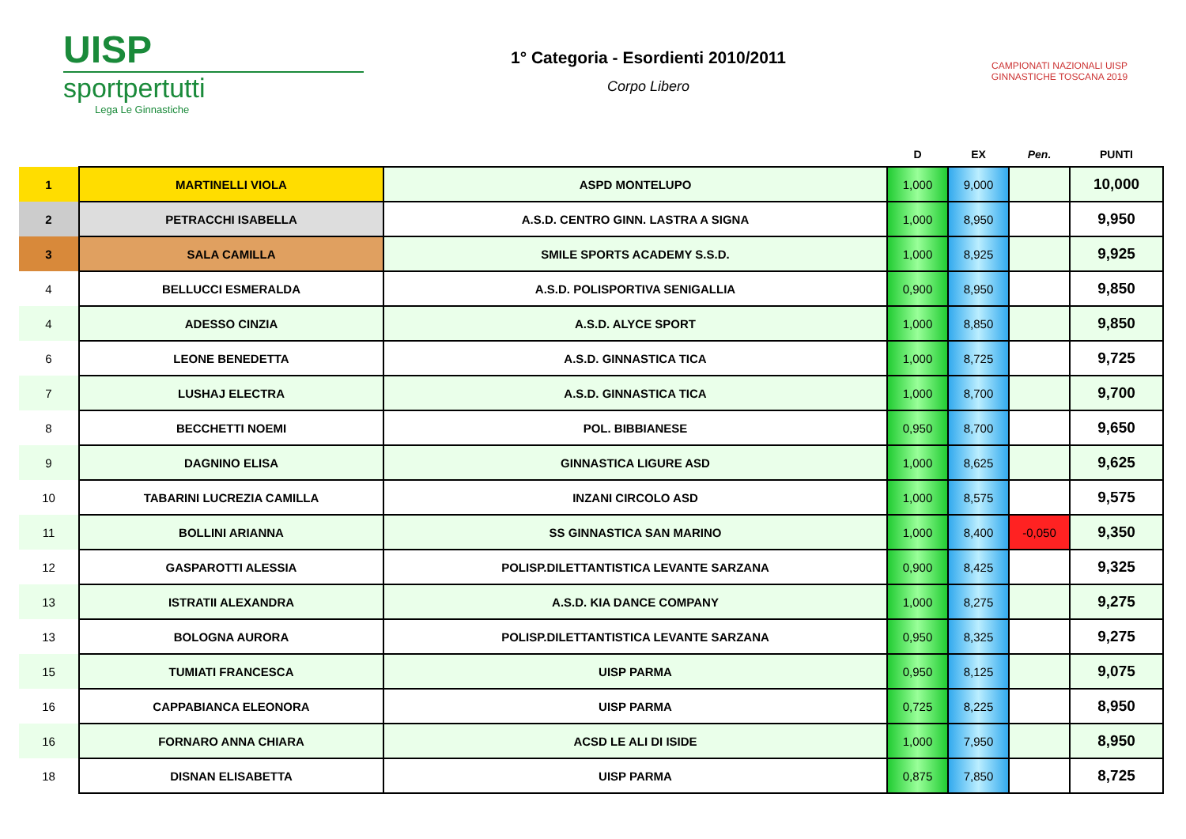UISP
sportpertutti
Lega Le Ginnastiche
1° Categoria - Esordienti 2010/2011
Corpo Libero
CAMPIONATI NAZIONALI UISP
GINNASTICHE TOSCANA 2019
| | | | D | EX | Pen. | PUNTI |
| --- | --- | --- | --- | --- | --- | --- |
| 1 | MARTINELLI VIOLA | ASPD MONTELUPO | 1,000 | 9,000 | | 10,000 |
| 2 | PETRACCHI ISABELLA | A.S.D. CENTRO GINN. LASTRA A SIGNA | 1,000 | 8,950 | | 9,950 |
| 3 | SALA CAMILLA | SMILE SPORTS ACADEMY S.S.D. | 1,000 | 8,925 | | 9,925 |
| 4 | BELLUCCI ESMERALDA | A.S.D. POLISPORTIVA SENIGALLIA | 0,900 | 8,950 | | 9,850 |
| 4 | ADESSO CINZIA | A.S.D. ALYCE SPORT | 1,000 | 8,850 | | 9,850 |
| 6 | LEONE BENEDETTA | A.S.D. GINNASTICA TICA | 1,000 | 8,725 | | 9,725 |
| 7 | LUSHAJ ELECTRA | A.S.D. GINNASTICA TICA | 1,000 | 8,700 | | 9,700 |
| 8 | BECCHETTI NOEMI | POL. BIBBIANESE | 0,950 | 8,700 | | 9,650 |
| 9 | DAGNINO ELISA | GINNASTICA LIGURE ASD | 1,000 | 8,625 | | 9,625 |
| 10 | TABARINI LUCREZIA CAMILLA | INZANI CIRCOLO ASD | 1,000 | 8,575 | | 9,575 |
| 11 | BOLLINI ARIANNA | SS GINNASTICA SAN MARINO | 1,000 | 8,400 | -0,050 | 9,350 |
| 12 | GASPAROTTI ALESSIA | POLISP.DILETTANTISTICA LEVANTE SARZANA | 0,900 | 8,425 | | 9,325 |
| 13 | ISTRATII ALEXANDRA | A.S.D. KIA DANCE COMPANY | 1,000 | 8,275 | | 9,275 |
| 13 | BOLOGNA AURORA | POLISP.DILETTANTISTICA LEVANTE SARZANA | 0,950 | 8,325 | | 9,275 |
| 15 | TUMIATI FRANCESCA | UISP PARMA | 0,950 | 8,125 | | 9,075 |
| 16 | CAPPABIANCA ELEONORA | UISP PARMA | 0,725 | 8,225 | | 8,950 |
| 16 | FORNARO ANNA CHIARA | ACSD LE ALI DI ISIDE | 1,000 | 7,950 | | 8,950 |
| 18 | DISNAN ELISABETTA | UISP PARMA | 0,875 | 7,850 | | 8,725 |